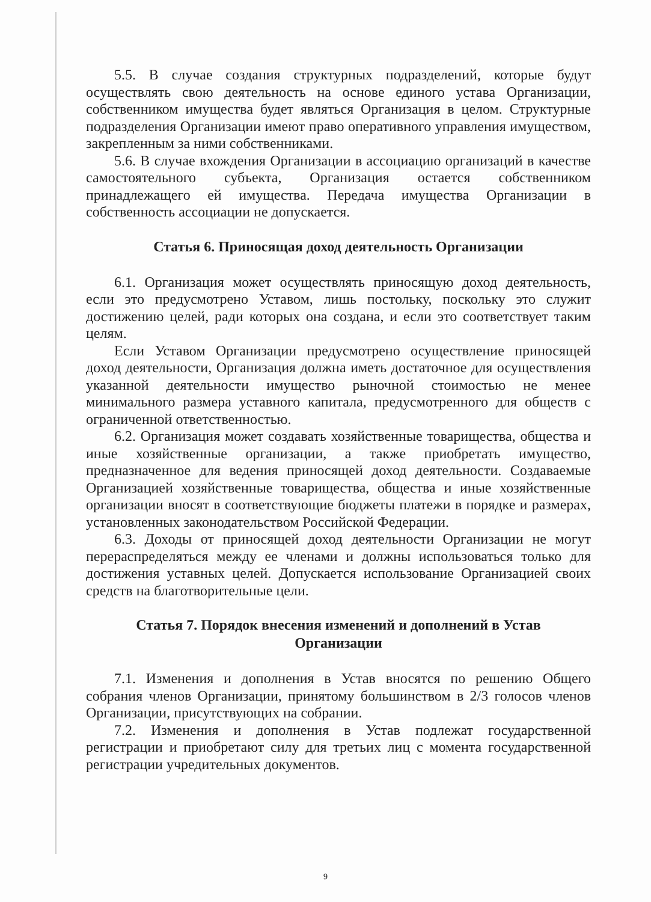5.5. В случае создания структурных подразделений, которые будут осуществлять свою деятельность на основе единого устава Организации, собственником имущества будет являться Организация в целом. Структурные подразделения Организации имеют право оперативного управления имуществом, закрепленным за ними собственниками.
5.6. В случае вхождения Организации в ассоциацию организаций в качестве самостоятельного субъекта, Организация остается собственником принадлежащего ей имущества. Передача имущества Организации в собственность ассоциации не допускается.
Статья 6. Приносящая доход деятельность Организации
6.1. Организация может осуществлять приносящую доход деятельность, если это предусмотрено Уставом, лишь постольку, поскольку это служит достижению целей, ради которых она создана, и если это соответствует таким целям.
Если Уставом Организации предусмотрено осуществление приносящей доход деятельности, Организация должна иметь достаточное для осуществления указанной деятельности имущество рыночной стоимостью не менее минимального размера уставного капитала, предусмотренного для обществ с ограниченной ответственностью.
6.2. Организация может создавать хозяйственные товарищества, общества и иные хозяйственные организации, а также приобретать имущество, предназначенное для ведения приносящей доход деятельности. Создаваемые Организацией хозяйственные товарищества, общества и иные хозяйственные организации вносят в соответствующие бюджеты платежи в порядке и размерах, установленных законодательством Российской Федерации.
6.3. Доходы от приносящей доход деятельности Организации не могут перераспределяться между ее членами и должны использоваться только для достижения уставных целей. Допускается использование Организацией своих средств на благотворительные цели.
Статья 7. Порядок внесения изменений и дополнений в Устав
Организации
7.1. Изменения и дополнения в Устав вносятся по решению Общего собрания членов Организации, принятому большинством в 2/3 голосов членов Организации, присутствующих на собрании.
7.2. Изменения и дополнения в Устав подлежат государственной регистрации и приобретают силу для третьих лиц с момента государственной регистрации учредительных документов.
9